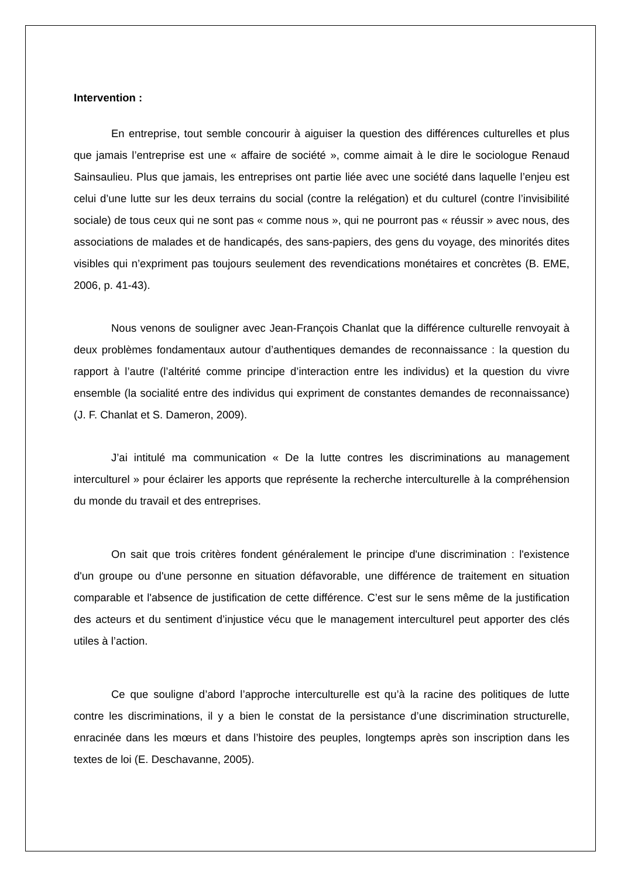Intervention :
En entreprise, tout semble concourir à aiguiser la question des différences culturelles et plus que jamais l’entreprise est une « affaire de société », comme aimait à le dire le sociologue Renaud Sainsaulieu. Plus que jamais, les entreprises ont partie liée avec une société dans laquelle l’enjeu est celui d’une lutte sur les deux terrains du social (contre la relégation) et du culturel (contre l’invisibilité sociale) de tous ceux qui ne sont pas « comme nous », qui ne pourront pas « réussir » avec nous, des associations de malades et de handicapés, des sans-papiers, des gens du voyage, des minorités dites visibles qui n’expriment pas toujours seulement des revendications monétaires et concrètes (B. EME, 2006, p. 41-43).
Nous venons de souligner avec Jean-François Chanlat que la différence culturelle renvoyait à deux problèmes fondamentaux autour d’authentiques demandes de reconnaissance : la question du rapport à l’autre (l’altérité comme principe d’interaction entre les individus) et la question du vivre ensemble (la socialité entre des individus qui expriment de constantes demandes de reconnaissance) (J. F. Chanlat et S. Dameron, 2009).
J’ai intitulé ma communication « De la lutte contres les discriminations au management interculturel » pour éclairer les apports que représente la recherche interculturelle à la compréhension du monde du travail et des entreprises.
On sait que trois critères fondent généralement le principe d'une discrimination : l'existence d'un groupe ou d'une personne en situation défavorable, une différence de traitement en situation comparable et l'absence de justification de cette différence. C’est sur le sens même de la justification des acteurs et du sentiment d’injustice vécu que le management interculturel peut apporter des clés utiles à l’action.
Ce que souligne d’abord l’approche interculturelle est qu’à la racine des politiques de lutte contre les discriminations, il y a bien le constat de la persistance d’une discrimination structurelle, enracinée dans les mœurs et dans l’histoire des peuples, longtemps après son inscription dans les textes de loi (E. Deschavanne, 2005).